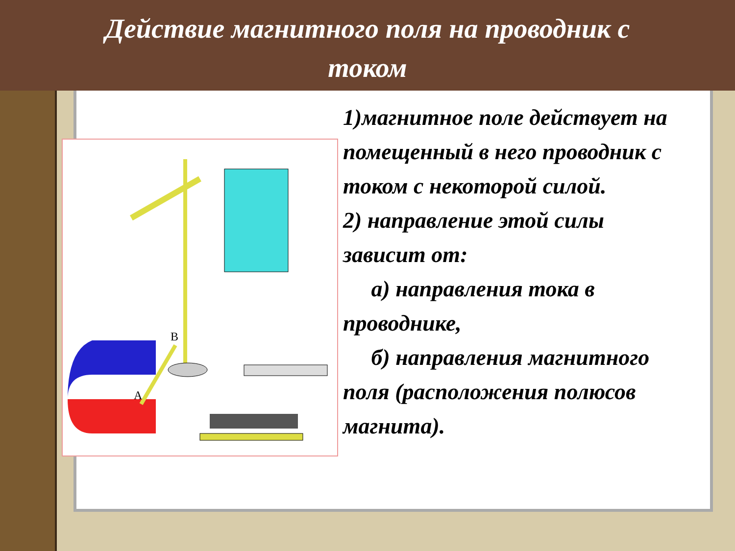Действие магнитного поля на проводник с
током
A
B
1)магнитное поле действует на помещенный в него проводник с током с некоторой силой.
2) направление этой силы зависит от:
а) направления тока в проводнике,
б) направления магнитного поля (расположения полюсов магнита).